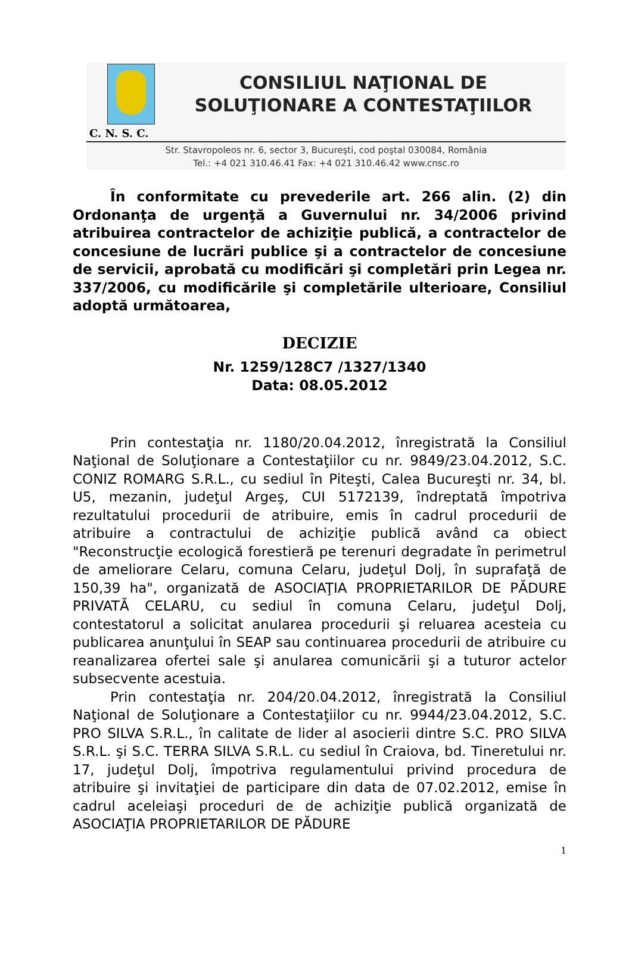CONSILIUL NAŢIONAL DE
SOLUŢIONARE A CONTESTAŢIILOR
C. N. S. C.
Str. Stavropoleos nr. 6, sector 3, Bucureşti, cod poştal 030084, România
Tel.: +4 021 310.46.41 Fax: +4 021 310.46.42 www.cnsc.ro
În conformitate cu prevederile art. 266 alin. (2) din Ordonanţa de urgenţă a Guvernului nr. 34/2006 privind atribuirea contractelor de achiziţie publică, a contractelor de concesiune de lucrări publice şi a contractelor de concesiune de servicii, aprobată cu modificări şi completări prin Legea nr. 337/2006, cu modificările şi completările ulterioare, Consiliul adoptă următoarea,
DECIZIE
Nr. 1259/128C7 /1327/1340
Data: 08.05.2012
Prin contestaţia nr. 1180/20.04.2012, înregistrată la Consiliul Naţional de Soluţionare a Contestaţiilor cu nr. 9849/23.04.2012, S.C. CONIZ ROMARG S.R.L., cu sediul în Piteşti, Calea Bucureşti nr. 34, bl. U5, mezanin, judeţul Argeş, CUI 5172139, îndreptată împotriva rezultatului procedurii de atribuire, emis în cadrul procedurii de atribuire a contractului de achiziţie publică având ca obiect "Reconstrucţie ecologică forestieră pe terenuri degradate în perimetrul de ameliorare Celaru, comuna Celaru, judeţul Dolj, în suprafaţă de 150,39 ha", organizată de ASOCIAŢIA PROPRIETARILOR DE PĂDURE PRIVATĂ CELARU, cu sediul în comuna Celaru, judeţul Dolj, contestatorul a solicitat anularea procedurii şi reluarea acesteia cu publicarea anunţului în SEAP sau continuarea procedurii de atribuire cu reanalizarea ofertei sale şi anularea comunicării şi a tuturor actelor subsecvente acestuia.
Prin contestaţia nr. 204/20.04.2012, înregistrată la Consiliul Naţional de Soluţionare a Contestaţiilor cu nr. 9944/23.04.2012, S.C. PRO SILVA S.R.L., în calitate de lider al asocierii dintre S.C. PRO SILVA S.R.L. şi S.C. TERRA SILVA S.R.L. cu sediul în Craiova, bd. Tineretului nr. 17, judeţul Dolj, împotriva regulamentului privind procedura de atribuire şi invitaţiei de participare din data de 07.02.2012, emise în cadrul aceleiaşi proceduri de de achiziţie publică organizată de ASOCIAŢIA PROPRIETARILOR DE PĂDURE
1